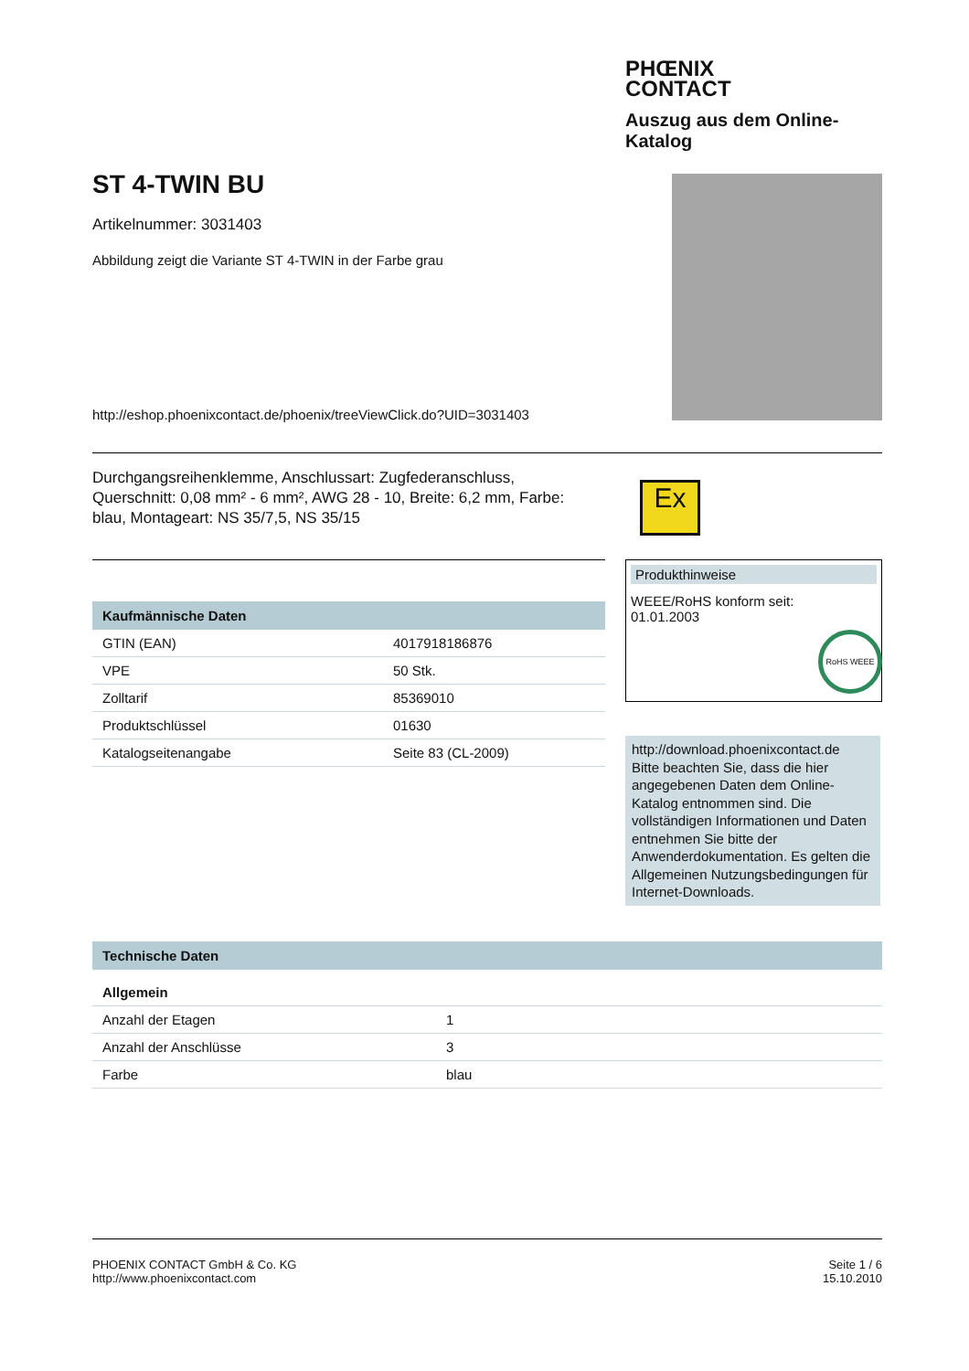PHŒNIX
CONTACT
Auszug aus dem Online-Katalog
ST 4-TWIN BU
Artikelnummer: 3031403
Abbildung zeigt die Variante ST 4-TWIN in der Farbe grau
http://eshop.phoenixcontact.de/phoenix/treeViewClick.do?UID=3031403
Durchgangsreihenklemme, Anschlussart: Zugfederanschluss, Querschnitt: 0,08 mm² - 6 mm², AWG 28 - 10, Breite: 6,2 mm, Farbe: blau, Montageart: NS 35/7,5, NS 35/15
Ex
Kaufmännische Daten
| GTIN (EAN) | 4017918186876 |
| VPE | 50 Stk. |
| Zolltarif | 85369010 |
| Produktschlüssel | 01630 |
| Katalogseitenangabe | Seite 83 (CL-2009) |
Produkthinweise
WEEE/RoHS konform seit:
01.01.2003
RoHS WEEE
http://download.phoenixcontact.de
Bitte beachten Sie, dass die hier angegebenen Daten dem Online-Katalog entnommen sind. Die vollständigen Informationen und Daten entnehmen Sie bitte der Anwenderdokumentation. Es gelten die Allgemeinen Nutzungsbedingungen für Internet-Downloads.
Technische Daten
Allgemein
| Anzahl der Etagen | 1 |
| Anzahl der Anschlüsse | 3 |
| Farbe | blau |
PHOENIX CONTACT GmbH & Co. KG
http://www.phoenixcontact.com
Seite 1 / 6
15.10.2010